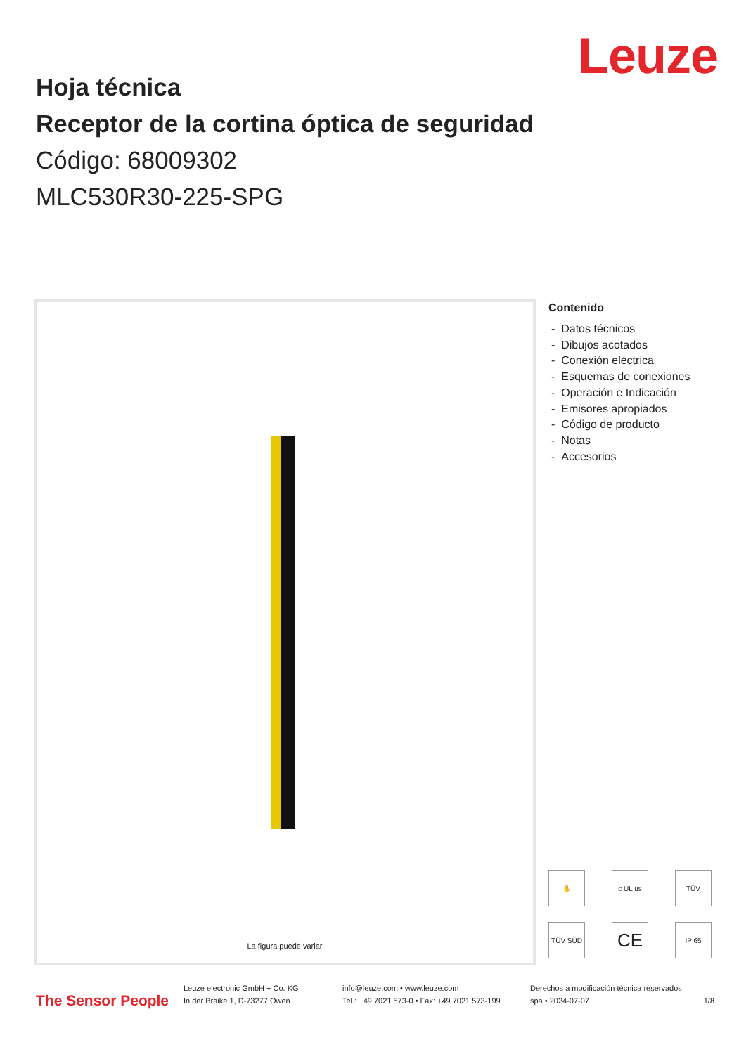Leuze
Hoja técnica
Receptor de la cortina óptica de seguridad
Código: 68009302
MLC530R30-225-SPG
La figura puede variar
Contenido
- Datos técnicos
- Dibujos acotados
- Conexión eléctrica
- Esquemas de conexiones
- Operación e Indicación
- Emisores apropiados
- Código de producto
- Notas
- Accesorios
✋ c UL us TÜV TÜV SÜD CE IP 65
The Sensor People
Leuze electronic GmbH + Co. KG
In der Braike 1, D-73277 Owen
info@leuze.com • www.leuze.com
Tel.: +49 7021 573-0 • Fax: +49 7021 573-199
Derechos a modificación técnica reservados
spa • 2024-07-07
1/8